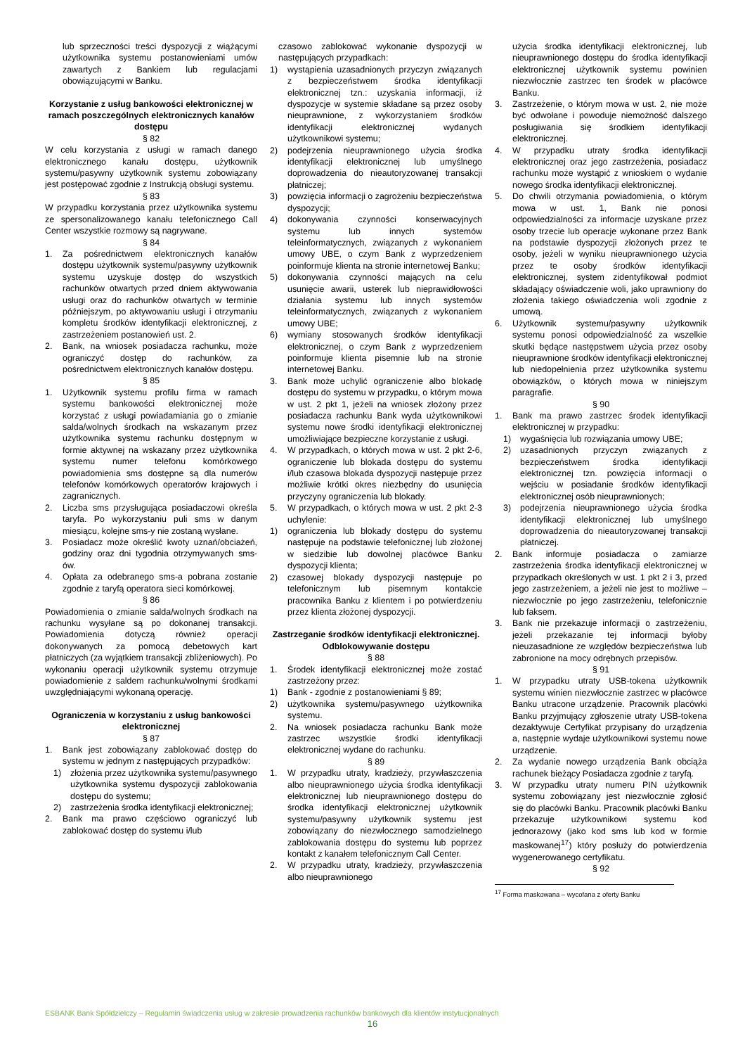lub sprzeczności treści dyspozycji z wiążącymi użytkownika systemu postanowieniami umów zawartych z Bankiem lub regulacjami obowiązującymi w Banku.
Korzystanie z usług bankowości elektronicznej w ramach poszczególnych elektronicznych kanałów dostępu
§ 82
W celu korzystania z usługi w ramach danego elektronicznego kanału dostępu, użytkownik systemu/pasywny użytkownik systemu zobowiązany jest postępować zgodnie z Instrukcją obsługi systemu.
§ 83
W przypadku korzystania przez użytkownika systemu ze spersonalizowanego kanału telefonicznego Call Center wszystkie rozmowy są nagrywane.
§ 84
1. Za pośrednictwem elektronicznych kanałów dostępu użytkownik systemu/pasywny użytkownik systemu uzyskuje dostęp do wszystkich rachunków otwartych przed dniem aktywowania usługi oraz do rachunków otwartych w terminie późniejszym, po aktywowaniu usługi i otrzymaniu kompletu środków identyfikacji elektronicznej, z zastrzeżeniem postanowień ust. 2.
2. Bank, na wniosek posiadacza rachunku, może ograniczyć dostęp do rachunków, za pośrednictwem elektronicznych kanałów dostępu.
§ 85
1. Użytkownik systemu profilu firma w ramach systemu bankowości elektronicznej może korzystać z usługi powiadamiania go o zmianie salda/wolnych środkach na wskazanym przez użytkownika systemu rachunku dostępnym w formie aktywnej na wskazany przez użytkownika systemu numer telefonu komórkowego powiadomienia sms dostępne są dla numerów telefonów komórkowych operatorów krajowych i zagranicznych.
2. Liczba sms przysługująca posiadaczowi określa taryfa. Po wykorzystaniu puli sms w danym miesiącu, kolejne sms-y nie zostaną wysłane.
3. Posiadacz może określić kwoty uznań/obciażeń, godziny oraz dni tygodnia otrzymywanych sms-ów.
4. Opłata za odebranego sms-a pobrana zostanie zgodnie z taryfą operatora sieci komórkowej.
§ 86
Powiadomienia o zmianie salda/wolnych środkach na rachunku wysyłane są po dokonanej transakcji. Powiadomienia dotyczą również operacji dokonywanych za pomocą debetowych kart płatniczych (za wyjątkiem transakcji zbliżeniowych). Po wykonaniu operacji użytkownik systemu otrzymuje powiadomienie z saldem rachunku/wolnymi środkami uwzględniającymi wykonaną operację.
Ograniczenia w korzystaniu z usług bankowości elektronicznej
§ 87
1. Bank jest zobowiązany zablokować dostęp do systemu w jednym z następujących przypadków:
1) złożenia przez użytkownika systemu/pasywnego użytkownika systemu dyspozycji zablokowania dostępu do systemu;
2) zastrzeżenia środka identyfikacji elektronicznej;
2. Bank ma prawo częściowo ograniczyć lub zablokować dostęp do systemu i/lub
czasowo zablokować wykonanie dyspozycji w następujących przypadkach:
1) wystąpienia uzasadnionych przyczyn związanych z bezpieczeństwem środka identyfikacji elektronicznej tzn.: uzyskania informacji, iż dyspozycje w systemie składane są przez osoby nieuprawnione, z wykorzystaniem środków identyfikacji elektronicznej wydanych użytkownikowi systemu;
2) podejrzenia nieuprawnionego użycia środka identyfikacji elektronicznej lub umyślnego doprowadzenia do nieautoryzowanej transakcji płatniczej;
3) powzięcia informacji o zagrożeniu bezpieczeństwa dyspozycji;
4) dokonywania czynności konserwacyjnych systemu lub innych systemów teleinformatycznych, związanych z wykonaniem umowy UBE, o czym Bank z wyprzedzeniem poinformuje klienta na stronie internetowej Banku;
5) dokonywania czynności mających na celu usunięcie awarii, usterek lub nieprawidłowości działania systemu lub innych systemów teleinformatycznych, związanych z wykonaniem umowy UBE;
6) wymiany stosowanych środków identyfikacji elektronicznej, o czym Bank z wyprzedzeniem poinformuje klienta pisemnie lub na stronie internetowej Banku.
3. Bank może uchylić ograniczenie albo blokadę dostępu do systemu w przypadku, o którym mowa w ust. 2 pkt 1, jeżeli na wniosek złożony przez posiadacza rachunku Bank wyda użytkownikowi systemu nowe środki identyfikacji elektronicznej umożliwiające bezpieczne korzystanie z usługi.
4. W przypadkach, o których mowa w ust. 2 pkt 2-6, ograniczenie lub blokada dostępu do systemu i/lub czasowa blokada dyspozycji następuje przez możliwie krótki okres niezbędny do usunięcia przyczyny ograniczenia lub blokady.
5. W przypadkach, o których mowa w ust. 2 pkt 2-3 uchylenie:
1) ograniczenia lub blokady dostępu do systemu następuje na podstawie telefonicznej lub złożonej w siedzibie lub dowolnej placówce Banku dyspozycji klienta;
2) czasowej blokady dyspozycji następuje po telefonicznym lub pisemnym kontakcie pracownika Banku z klientem i po potwierdzeniu przez klienta złożonej dyspozycji.
Zastrzeganie środków identyfikacji elektronicznej. Odblokowywanie dostępu
§ 88
1. Środek identyfikacji elektronicznej może zostać zastrzeżony przez:
1) Bank - zgodnie z postanowieniami § 89;
2) użytkownika systemu/pasywnego użytkownika systemu.
2. Na wniosek posiadacza rachunku Bank może zastrzec wszystkie środki identyfikacji elektronicznej wydane do rachunku.
§ 89
1. W przypadku utraty, kradzieży, przywłaszczenia albo nieuprawnionego użycia środka identyfikacji elektronicznej lub nieuprawnionego dostępu do środka identyfikacji elektronicznej użytkownik systemu/pasywny użytkownik systemu jest zobowiązany do niezwłocznego samodzielnego zablokowania dostępu do systemu lub poprzez kontakt z kanałem telefonicznym Call Center.
2. W przypadku utraty, kradzieży, przywłaszczenia albo nieuprawnionego
użycia środka identyfikacji elektronicznej, lub nieuprawnionego dostępu do środka identyfikacji elektronicznej użytkownik systemu powinien niezwłocznie zastrzec ten środek w placówce Banku.
3. Zastrzeżenie, o którym mowa w ust. 2, nie może być odwołane i powoduje niemożność dalszego posługiwania się środkiem identyfikacji elektronicznej.
4. W przypadku utraty środka identyfikacji elektronicznej oraz jego zastrzeżenia, posiadacz rachunku może wystąpić z wnioskiem o wydanie nowego środka identyfikacji elektronicznej.
5. Do chwili otrzymania powiadomienia, o którym mowa w ust. 1, Bank nie ponosi odpowiedzialności za informacje uzyskane przez osoby trzecie lub operacje wykonane przez Bank na podstawie dyspozycji złożonych przez te osoby, jeżeli w wyniku nieuprawnionego użycia przez te osoby środków identyfikacji elektronicznej, system zidentyfikował podmiot składający oświadczenie woli, jako uprawniony do złożenia takiego oświadczenia woli zgodnie z umową.
6. Użytkownik systemu/pasywny użytkownik systemu ponosi odpowiedzialność za wszelkie skutki będące następstwem użycia przez osoby nieuprawnione środków identyfikacji elektronicznej lub niedopełnienia przez użytkownika systemu obowiązków, o których mowa w niniejszym paragrafie.
§ 90
1. Bank ma prawo zastrzec środek identyfikacji elektronicznej w przypadku:
1) wygaśnięcia lub rozwiązania umowy UBE;
2) uzasadnionych przyczyn związanych z bezpieczeństwem środka identyfikacji elektronicznej tzn. powzięcia informacji o wejściu w posiadanie środków identyfikacji elektronicznej osób nieuprawnionych;
3) podejrzenia nieuprawnionego użycia środka identyfikacji elektronicznej lub umyślnego doprowadzenia do nieautoryzowanej transakcji płatniczej.
2. Bank informuje posiadacza o zamiarze zastrzeżenia środka identyfikacji elektronicznej w przypadkach określonych w ust. 1 pkt 2 i 3, przed jego zastrzeżeniem, a jeżeli nie jest to możliwe – niezwłocznie po jego zastrzeżeniu, telefonicznie lub faksem.
3. Bank nie przekazuje informacji o zastrzeżeniu, jeżeli przekazanie tej informacji byłoby nieuzasadnione ze względów bezpieczeństwa lub zabronione na mocy odrębnych przepisów.
§ 91
1. W przypadku utraty USB-tokena użytkownik systemu winien niezwłocznie zastrzec w placówce Banku utracone urządzenie. Pracownik placówki Banku przyjmujący zgłoszenie utraty USB-tokena dezaktywuje Certyfikat przypisany do urządzenia a, następnie wydaje użytkownikowi systemu nowe urządzenie.
2. Za wydanie nowego urządzenia Bank obciąża rachunek bieżący Posiadacza zgodnie z taryfą.
3. W przypadku utraty numeru PIN użytkownik systemu zobowiązany jest niezwłocznie zgłosić się do placówki Banku. Pracownik placówki Banku przekazuje użytkownikowi systemu kod jednorazowy (jako kod sms lub kod w formie maskowanej<sup>17</sup>) który posłuży do potwierdzenia wygenerowanego certyfikatu.
§ 92
<sup>17</sup> Forma maskowana – wycofana z oferty Banku
ESBANK Bank Spółdzielczy – Regulamin świadczenia usług w zakresie prowadzenia rachunków bankowych dla klientów instytucjonalnych
16